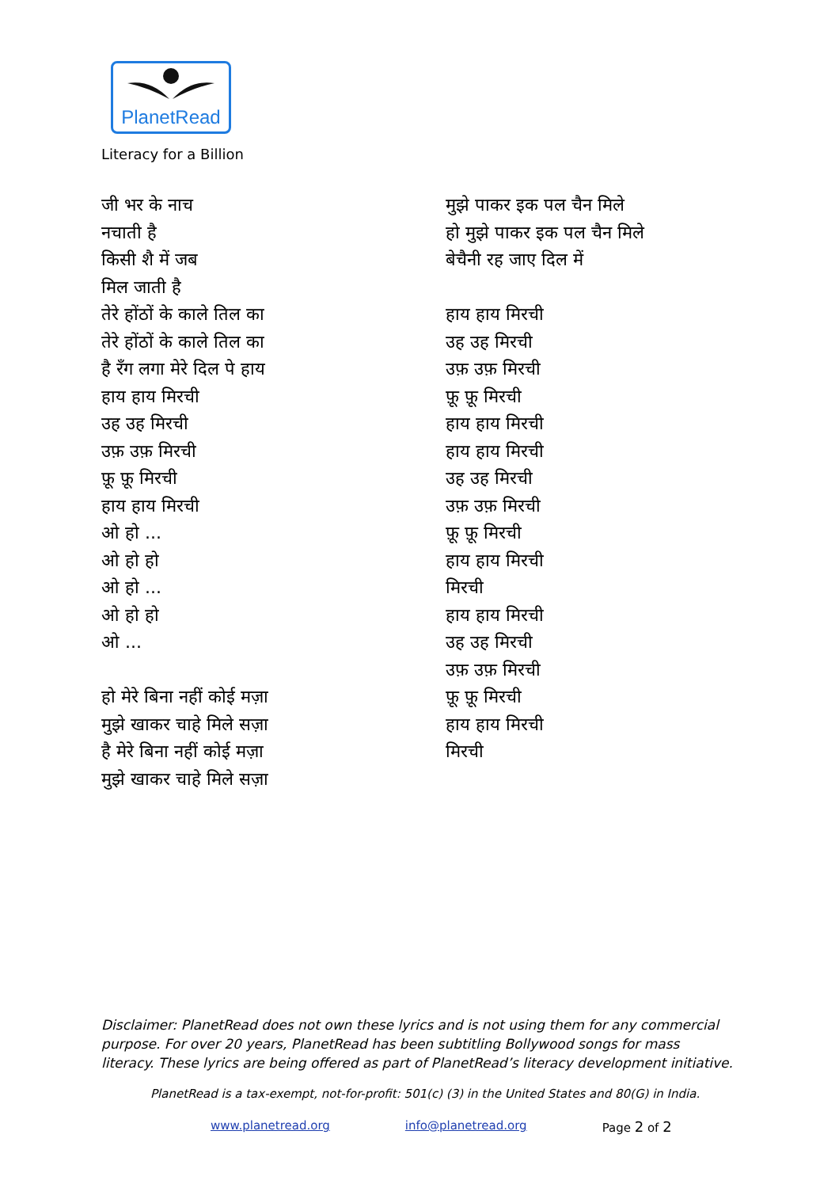PlanetRead
Literacy for a Billion
जी भर के नाच
नचाती है
किसी शै में जब
मिल जाती है
तेरे होंठों के काले तिल का
तेरे होंठों के काले तिल का
है रँग लगा मेरे दिल पे हाय
हाय हाय मिरची
उह उह मिरची
उफ़ उफ़ मिरची
फ़ू फ़ू मिरची
हाय हाय मिरची
ओ हो ...
ओ हो हो
ओ हो ...
ओ हो हो
ओ ...
हो मेरे बिना नहीं कोई मज़ा
मुझे खाकर चाहे मिले सज़ा
है मेरे बिना नहीं कोई मज़ा
मुझे खाकर चाहे मिले सज़ा
मुझे पाकर इक पल चैन मिले
हो मुझे पाकर इक पल चैन मिले
बेचैनी रह जाए दिल में
हाय हाय मिरची
उह उह मिरची
उफ़ उफ़ मिरची
फ़ू फ़ू मिरची
हाय हाय मिरची
हाय हाय मिरची
उह उह मिरची
उफ़ उफ़ मिरची
फ़ू फ़ू मिरची
हाय हाय मिरची
मिरची
हाय हाय मिरची
उह उह मिरची
उफ़ उफ़ मिरची
फ़ू फ़ू मिरची
हाय हाय मिरची
मिरची
Disclaimer: PlanetRead does not own these lyrics and is not using them for any commercial purpose. For over 20 years, PlanetRead has been subtitling Bollywood songs for mass literacy. These lyrics are being offered as part of PlanetRead’s literacy development initiative.
PlanetRead is a tax-exempt, not-for-profit: 501(c) (3) in the United States and 80(G) in India.
www.planetread.org info@planetread.org Page 2 of 2